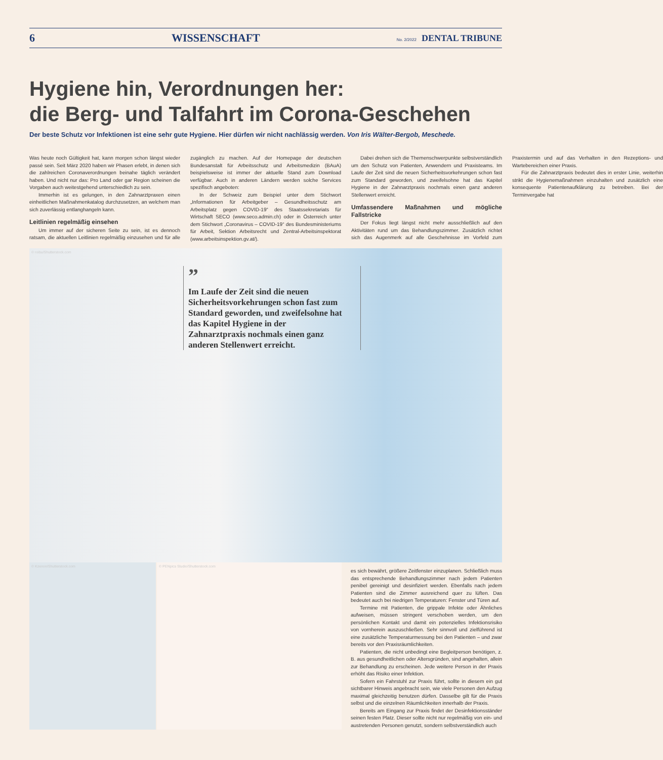6 WISSENSCHAFT No. 2/2022 DENTAL TRIBUNE
Hygiene hin, Verordnungen her:
die Berg- und Talfahrt im Corona-Geschehen
Der beste Schutz vor Infektionen ist eine sehr gute Hygiene. Hier dürfen wir nicht nachlässig werden. Von Iris Wälter-Bergob, Meschede.
Was heute noch Gültigkeit hat, kann morgen schon längst wieder passé sein. Seit März 2020 haben wir Phasen erlebt, in denen sich die zahlreichen Coronaverordnungen beinahe täglich verändert haben. Und nicht nur das: Pro Land oder gar Region scheinen die Vorgaben auch weitestgehend unterschiedlich zu sein.
Immerhin ist es gelungen, in den Zahnarztpraxen einen einheitlichen Maßnahmenkatalog durchzusetzen, an welchem man sich zuverlässig entlanghangeln kann.
Leitlinien regelmäßig einsehen
Um immer auf der sicheren Seite zu sein, ist es dennoch ratsam, die aktuellen Leitlinien regelmäßig einzusehen und für alle zugänglich zu machen. Auf der Homepage der deutschen Bundesanstalt für Arbeitsschutz und Arbeitsmedizin (BAuA) beispielsweise ist immer der aktuelle Stand zum Download verfügbar. Auch in anderen Ländern werden solche Services spezifisch angeboten:
In der Schweiz zum Beispiel unter dem Stichwort „Informationen für Arbeitgeber – Gesundheitsschutz am Arbeitsplatz gegen COVID-19“ des Staatssekretariats für Wirtschaft SECO (www.seco.admin.ch) oder in Österreich unter dem Stichwort „Coronavirus – COVID-19“ des Bundesministeriums für Arbeit, Sektion Arbeitsrecht und Zentral-Arbeitsinspektorat (www.arbeitsinspektion.gv.at/).
Dabei drehen sich die Themenschwerpunkte selbstverständlich um den Schutz von Patienten, Anwendern und Praxisteams. Im Laufe der Zeit sind die neuen Sicherheitsvorkehrungen schon fast zum Standard geworden, und zweifelsohne hat das Kapitel Hygiene in der Zahnarztpraxis nochmals einen ganz anderen Stellenwert erreicht.
Umfassendere Maßnahmen und mögliche Fallstricke
Der Fokus liegt längst nicht mehr ausschließlich auf den Aktivitäten rund um das Behandlungszimmer. Zusätzlich richtet sich das Augenmerk auf alle Geschehnisse im Vorfeld zum Praxistermin und auf das Verhalten in den Rezeptions- und Wartebereichen einer Praxis.
Für die Zahnarztpraxis bedeutet dies in erster Linie, weiterhin strikt die Hygienemaßnahmen einzuhalten und zusätzlich eine konsequente Patientenaufklärung zu betreiben. Bei der Terminvergabe hat
© roibu/Shutterstock.com
”
Im Laufe der Zeit sind die neuen Sicherheitsvorkehrungen schon fast zum Standard geworden, und zweifelsohne hat das Kapitel Hygiene in der Zahnarztpraxis nochmals einen ganz anderen Stellenwert erreicht.
© Kzenon/Shutterstock.com © PENpics Studio/Shutterstock.com
es sich bewährt, größere Zeitfenster einzuplanen. Schließlich muss das entsprechende Behandlungszimmer nach jedem Patienten penibel gereinigt und desinfiziert werden. Ebenfalls nach jedem Patienten sind die Zimmer ausreichend quer zu lüften. Das bedeutet auch bei niedrigen Temperaturen: Fenster und Türen auf.
Termine mit Patienten, die grippale Infekte oder Ähnliches aufweisen, müssen stringent verschoben werden, um den persönlichen Kontakt und damit ein potenzielles Infektionsrisiko von vornherein auszuschließen. Sehr sinnvoll und zielführend ist eine zusätzliche Temperaturmessung bei den Patienten – und zwar bereits vor den Praxisräumlichkeiten.
Patienten, die nicht unbedingt eine Begleitperson benötigen, z. B. aus gesundheitlichen oder Altersgründen, sind angehalten, allein zur Behandlung zu erscheinen. Jede weitere Person in der Praxis erhöht das Risiko einer Infektion.
Sofern ein Fahrstuhl zur Praxis führt, sollte in diesem ein gut sichtbarer Hinweis angebracht sein, wie viele Personen den Aufzug maximal gleichzeitig benutzen dürfen. Dasselbe gilt für die Praxis selbst und die einzelnen Räumlichkeiten innerhalb der Praxis.
Bereits am Eingang zur Praxis findet der Desinfektionsständer seinen festen Platz. Dieser sollte nicht nur regelmäßig von ein- und austretenden Personen genutzt, sondern selbstverständlich auch